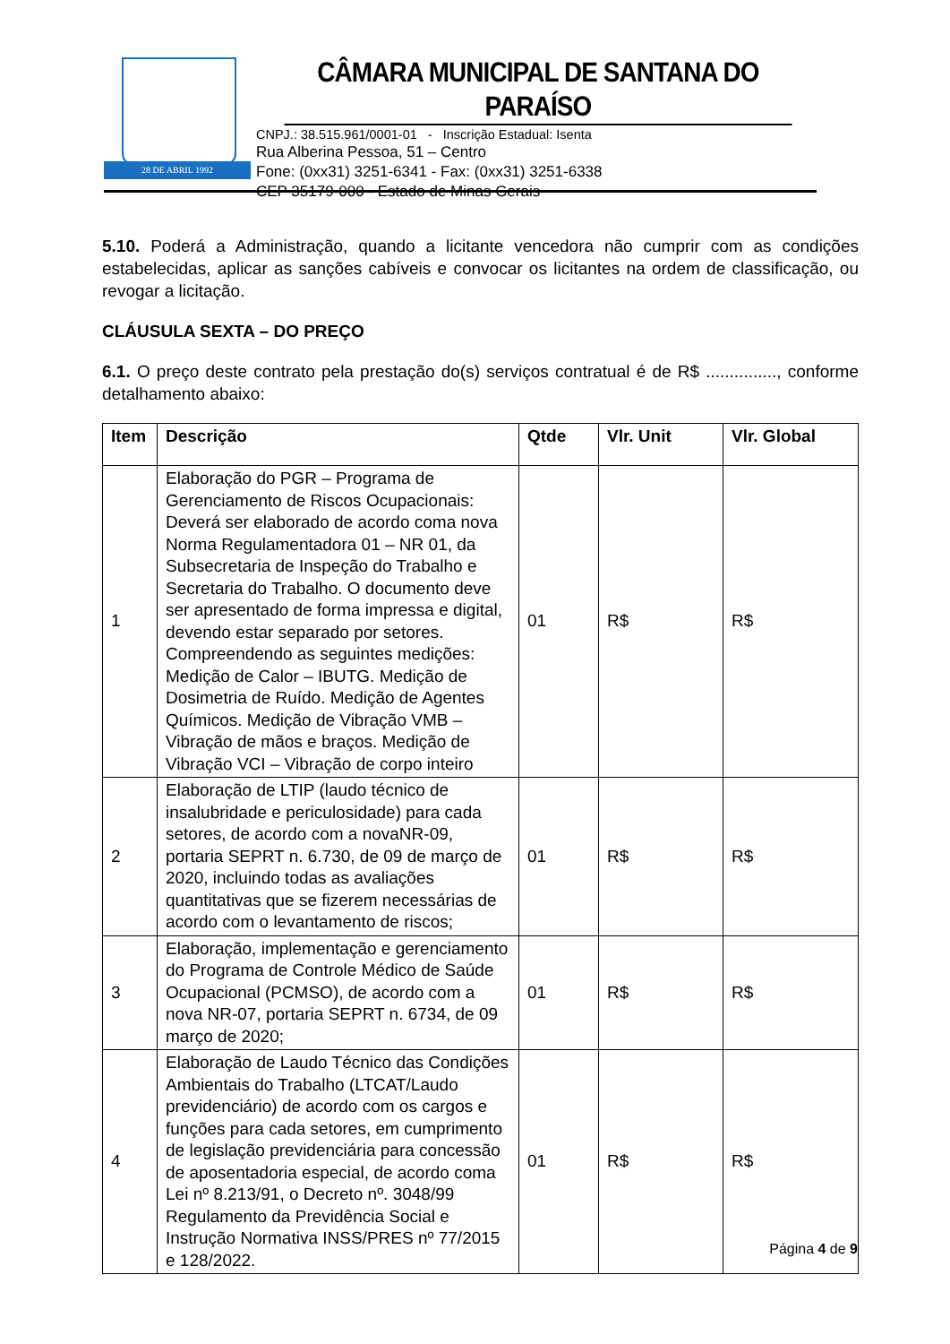28 DE ABRIL 1992
CÂMARA MUNICIPAL DE SANTANA DO PARAÍSO
CNPJ.: 38.515.961/0001-01 - Inscrição Estadual: Isenta
Rua Alberina Pessoa, 51 – Centro
Fone: (0xx31) 3251-6341 - Fax: (0xx31) 3251-6338
CEP 35179-000 - Estado de Minas Gerais
5.10. Poderá a Administração, quando a licitante vencedora não cumprir com as condições estabelecidas, aplicar as sanções cabíveis e convocar os licitantes na ordem de classificação, ou revogar a licitação.
CLÁUSULA SEXTA – DO PREÇO
6.1. O preço deste contrato pela prestação do(s) serviços contratual é de R$ ..............., conforme detalhamento abaixo:
| Item | Descrição | Qtde | Vlr. Unit | Vlr. Global |
| --- | --- | --- | --- | --- |
| 1 | Elaboração do PGR – Programa de Gerenciamento de Riscos Ocupacionais: Deverá ser elaborado de acordo coma nova Norma Regulamentadora 01 – NR 01, da Subsecretaria de Inspeção do Trabalho e Secretaria do Trabalho. O documento deve ser apresentado de forma impressa e digital, devendo estar separado por setores. Compreendendo as seguintes medições: Medição de Calor – IBUTG. Medição de Dosimetria de Ruído. Medição de Agentes Químicos. Medição de Vibração VMB – Vibração de mãos e braços. Medição de Vibração VCI – Vibração de corpo inteiro | 01 | R$ | R$ |
| 2 | Elaboração de LTIP (laudo técnico de insalubridade e periculosidade) para cada setores, de acordo com a novaNR-09, portaria SEPRT n. 6.730, de 09 de março de 2020, incluindo todas as avaliações quantitativas que se fizerem necessárias de acordo com o levantamento de riscos; | 01 | R$ | R$ |
| 3 | Elaboração, implementação e gerenciamento do Programa de Controle Médico de Saúde Ocupacional (PCMSO), de acordo com a nova NR-07, portaria SEPRT n. 6734, de 09 março de 2020; | 01 | R$ | R$ |
| 4 | Elaboração de Laudo Técnico das Condições Ambientais do Trabalho (LTCAT/Laudo previdenciário) de acordo com os cargos e funções para cada setores, em cumprimento de legislação previdenciária para concessão de aposentadoria especial, de acordo coma Lei nº 8.213/91, o Decreto nº. 3048/99 Regulamento da Previdência Social e Instrução Normativa INSS/PRES nº 77/2015 e 128/2022. | 01 | R$ | R$ |
Página 4 de 9